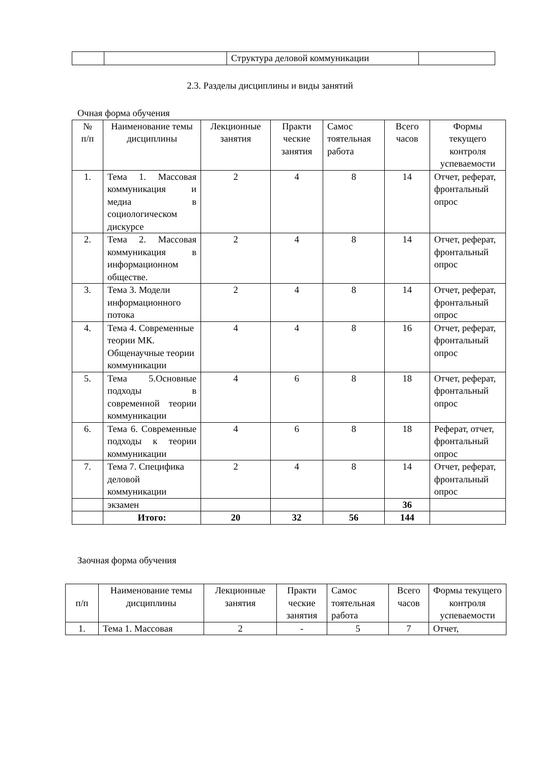| | | Структура деловой коммуникации | |
2.3. Разделы дисциплины и виды занятий
Очная форма обучения
| № п/п | Наименование темы дисциплины | Лекционные занятия | Практи ческие занятия | Самос тоятельная работа | Всего часов | Формы текущего контроля успеваемости |
| --- | --- | --- | --- | --- | --- | --- |
| 1. | Тема 1. Массовая коммуникация и медиа в социологическом дискурсе | 2 | 4 | 8 | 14 | Отчет, реферат, фронтальный опрос |
| 2. | Тема 2. Массовая коммуникация в информационном обществе. | 2 | 4 | 8 | 14 | Отчет, реферат, фронтальный опрос |
| 3. | Тема 3. Модели информационного потока | 2 | 4 | 8 | 14 | Отчет, реферат, фронтальный опрос |
| 4. | Тема 4. Современные теории МК. Общенаучные теории коммуникации | 4 | 4 | 8 | 16 | Отчет, реферат, фронтальный опрос |
| 5. | Тема 5.Основные подходы в современной теории коммуникации | 4 | 6 | 8 | 18 | Отчет, реферат, фронтальный опрос |
| 6. | Тема 6. Современные подходы к теории коммуникации | 4 | 6 | 8 | 18 | Реферат, отчет, фронтальный опрос |
| 7. | Тема 7. Специфика деловой коммуникации | 2 | 4 | 8 | 14 | Отчет, реферат, фронтальный опрос |
| | экзамен | | | | 36 | |
| | Итого: | 20 | 32 | 56 | 144 | |
Заочная форма обучения
| п/п | Наименование темы дисциплины | Лекционные занятия | Практи ческие занятия | Самос тоятельная работа | Всего часов | Формы текущего контроля успеваемости |
| --- | --- | --- | --- | --- | --- | --- |
| 1. | Тема 1. Массовая | 2 | - | 5 | 7 | Отчет, |